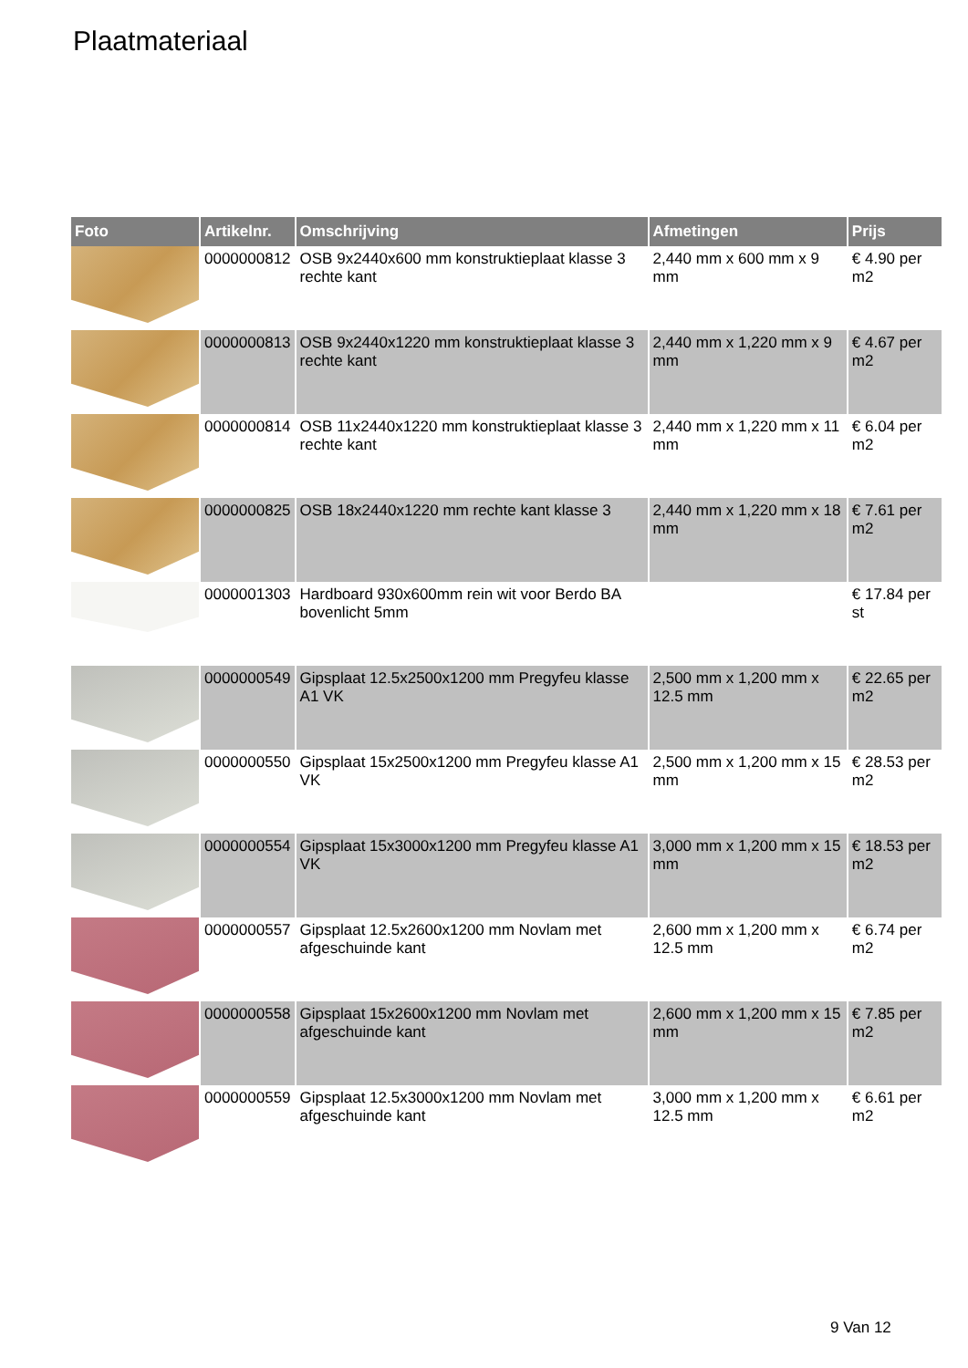Plaatmateriaal
| Foto | Artikelnr. | Omschrijving | Afmetingen | Prijs |
| --- | --- | --- | --- | --- |
| | 0000000812 | OSB 9x2440x600 mm konstruktieplaat klasse 3 rechte kant | 2,440 mm x 600 mm x 9 mm | € 4.90 per m2 |
| | 0000000813 | OSB 9x2440x1220 mm konstruktieplaat klasse 3 rechte kant | 2,440 mm x 1,220 mm x 9 mm | € 4.67 per m2 |
| | 0000000814 | OSB 11x2440x1220 mm konstruktieplaat klasse 3 rechte kant | 2,440 mm x 1,220 mm x 11 mm | € 6.04 per m2 |
| | 0000000825 | OSB 18x2440x1220 mm rechte kant klasse 3 | 2,440 mm x 1,220 mm x 18 mm | € 7.61 per m2 |
| | 0000001303 | Hardboard 930x600mm rein wit voor Berdo BA bovenlicht 5mm | | € 17.84 per st |
| | 0000000549 | Gipsplaat 12.5x2500x1200 mm Pregyfeu klasse A1 VK | 2,500 mm x 1,200 mm x 12.5 mm | € 22.65 per m2 |
| | 0000000550 | Gipsplaat 15x2500x1200 mm Pregyfeu klasse A1 VK | 2,500 mm x 1,200 mm x 15 mm | € 28.53 per m2 |
| | 0000000554 | Gipsplaat 15x3000x1200 mm Pregyfeu klasse A1 VK | 3,000 mm x 1,200 mm x 15 mm | € 18.53 per m2 |
| | 0000000557 | Gipsplaat 12.5x2600x1200 mm Novlam met afgeschuinde kant | 2,600 mm x 1,200 mm x 12.5 mm | € 6.74 per m2 |
| | 0000000558 | Gipsplaat 15x2600x1200 mm Novlam met afgeschuinde kant | 2,600 mm x 1,200 mm x 15 mm | € 7.85 per m2 |
| | 0000000559 | Gipsplaat 12.5x3000x1200 mm Novlam met afgeschuinde kant | 3,000 mm x 1,200 mm x 12.5 mm | € 6.61 per m2 |
9 Van 12